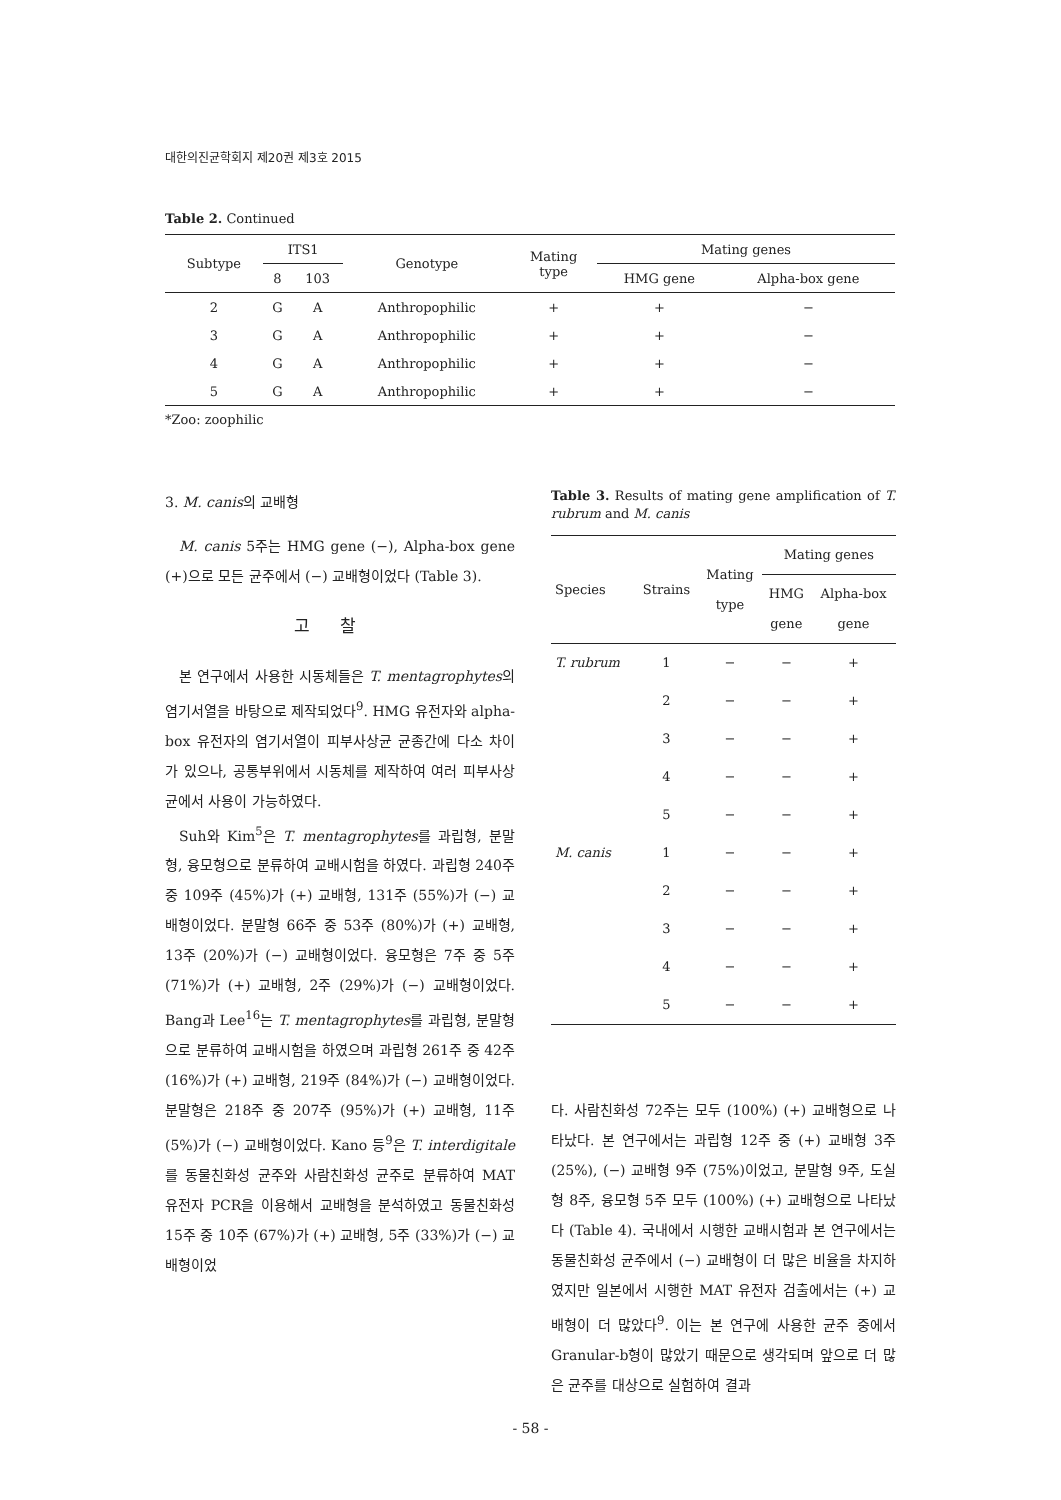대한의진균학회지 제20권 제3호 2015
Table 2. Continued
| Subtype | ITS1 | | Genotype | Mating type | Mating genes | |
| | 8 | 103 | | | HMG gene | Alpha-box gene |
| 2 | G | A | Anthropophilic | + | + | − |
| 3 | G | A | Anthropophilic | + | + | − |
| 4 | G | A | Anthropophilic | + | + | − |
| 5 | G | A | Anthropophilic | + | + | − |
*Zoo: zoophilic
3. M. canis의 교배형
M. canis 5주는 HMG gene (−), Alpha-box gene (+)으로 모든 균주에서 (−) 교배형이었다 (Table 3).
고찰
본 연구에서 사용한 시동체들은 T. mentagrophytes의 염기서열을 바탕으로 제작되었다<sup>9</sup>. HMG 유전자와 alpha-box 유전자의 염기서열이 피부사상균 균종간에 다소 차이가 있으나, 공통부위에서 시동체를 제작하여 여러 피부사상균에서 사용이 가능하였다.
Suh와 Kim<sup>5</sup>은 T. mentagrophytes를 과립형, 분말형, 융모형으로 분류하여 교배시험을 하였다. 과립형 240주 중 109주 (45%)가 (+) 교배형, 131주 (55%)가 (−) 교배형이었다. 분말형 66주 중 53주 (80%)가 (+) 교배형, 13주 (20%)가 (−) 교배형이었다. 융모형은 7주 중 5주 (71%)가 (+) 교배형, 2주 (29%)가 (−) 교배형이었다. Bang과 Lee<sup>16</sup>는 T. mentagrophytes를 과립형, 분말형으로 분류하여 교배시험을 하였으며 과립형 261주 중 42주 (16%)가 (+) 교배형, 219주 (84%)가 (−) 교배형이었다. 분말형은 218주 중 207주 (95%)가 (+) 교배형, 11주 (5%)가 (−) 교배형이었다. Kano 등<sup>9</sup>은 T. interdigitale를 동물친화성 균주와 사람친화성 균주로 분류하여 MAT 유전자 PCR을 이용해서 교배형을 분석하였고 동물친화성 15주 중 10주 (67%)가 (+) 교배형, 5주 (33%)가 (−) 교배형이었
Table 3. Results of mating gene amplification of T. rubrum and M. canis
| Species | Strains | Mating type | Mating genes | |
| | | | HMG gene | Alpha-box gene |
| T. rubrum | 1 | − | − | + |
| | 2 | − | − | + |
| | 3 | − | − | + |
| | 4 | − | − | + |
| | 5 | − | − | + |
| M. canis | 1 | − | − | + |
| | 2 | − | − | + |
| | 3 | − | − | + |
| | 4 | − | − | + |
| | 5 | − | − | + |
다. 사람친화성 72주는 모두 (100%) (+) 교배형으로 나타났다. 본 연구에서는 과립형 12주 중 (+) 교배형 3주 (25%), (−) 교배형 9주 (75%)이었고, 분말형 9주, 도실형 8주, 융모형 5주 모두 (100%) (+) 교배형으로 나타났다 (Table 4). 국내에서 시행한 교배시험과 본 연구에서는 동물친화성 균주에서 (−) 교배형이 더 많은 비율을 차지하였지만 일본에서 시행한 MAT 유전자 검출에서는 (+) 교배형이 더 많았다<sup>9</sup>. 이는 본 연구에 사용한 균주 중에서 Granular-b형이 많았기 때문으로 생각되며 앞으로 더 많은 균주를 대상으로 실험하여 결과
- 58 -